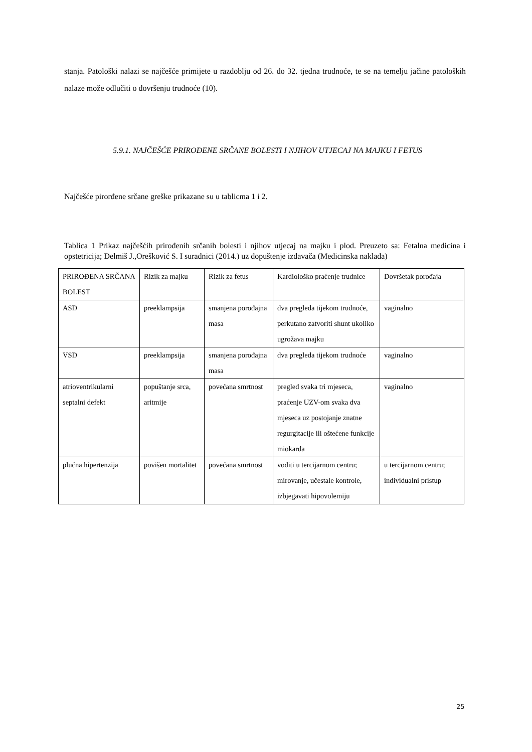stanja. Patološki nalazi se najčešće primijete u razdoblju od 26. do 32. tjedna trudnoće, te se na temelju jačine patoloških nalaze može odlučiti o dovršenju trudnoće (10).
5.9.1. NAJČEŠĆE PRIROĐENE SRČANE BOLESTI I NJIHOV UTJECAJ NA MAJKU I FETUS
Najčešće pirorđene srčane greške prikazane su u tablicma 1 i 2.
Tablica 1 Prikaz najčešćih prirođenih srčanih bolesti i njihov utjecaj na majku i plod. Preuzeto sa: Fetalna medicina i opstetricija; Đelmiš J.,Orešković S. I suradnici (2014.) uz dopuštenje izdavača (Medicinska naklada)
| PRIROĐENA SRČANA BOLEST | Rizik za majku | Rizik za fetus | Kardiološko praćenje trudnice | Dovršetak porođaja |
| ASD | preeklampsija | smanjena porođajna masa | dva pregleda tijekom trudnoće, perkutano zatvoriti shunt ukoliko ugrožava majku | vaginalno |
| VSD | preeklampsija | smanjena porođajna masa | dva pregleda tijekom trudnoće | vaginalno |
| atrioventrikularni septalni defekt | popuštanje srca, aritmije | povećana smrtnost | pregled svaka tri mjeseca, praćenje UZV-om svaka dva mjeseca uz postojanje znatne regurgitacije ili oštećene funkcije miokarda | vaginalno |
| plućna hipertenzija | povišen mortalitet | povećana smrtnost | voditi u tercijarnom centru; mirovanje, učestale kontrole, izbjegavati hipovolemiju | u tercijarnom centru; individualni pristup |
25